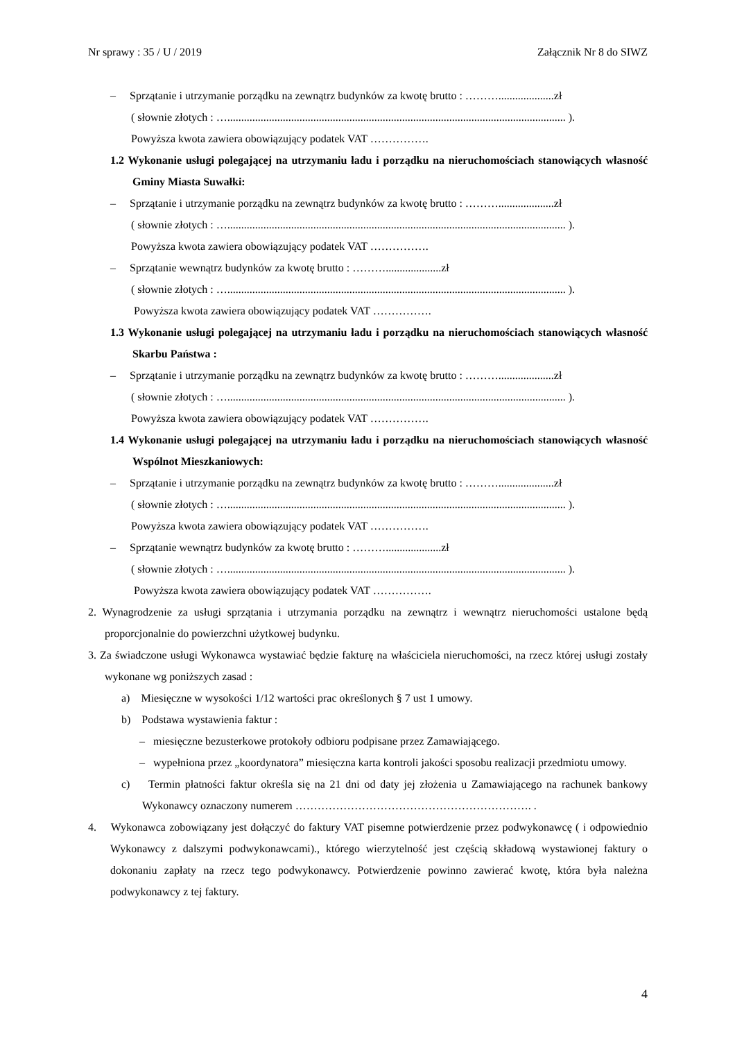Nr sprawy : 35 / U / 2019 Załącznik Nr 8 do SIWZ
– Sprzątanie i utrzymanie porządku na zewnątrz budynków za kwotę brutto : ………....................zł
( słownie złotych : ….......................................................................................................................... ).
Powyższa kwota zawiera obowiązujący podatek VAT …………….
1.2 Wykonanie usługi polegającej na utrzymaniu ładu i porządku na nieruchomościach stanowiących własność Gminy Miasta Suwałki:
– Sprzątanie i utrzymanie porządku na zewnątrz budynków za kwotę brutto : ………....................zł
( słownie złotych : ….......................................................................................................................... ).
Powyższa kwota zawiera obowiązujący podatek VAT …………….
– Sprzątanie wewnątrz budynków za kwotę brutto : ………....................zł
( słownie złotych : ….......................................................................................................................... ).
Powyższa kwota zawiera obowiązujący podatek VAT …………….
1.3 Wykonanie usługi polegającej na utrzymaniu ładu i porządku na nieruchomościach stanowiących własność Skarbu Państwa :
– Sprzątanie i utrzymanie porządku na zewnątrz budynków za kwotę brutto : ………....................zł
( słownie złotych : ….......................................................................................................................... ).
Powyższa kwota zawiera obowiązujący podatek VAT …………….
1.4 Wykonanie usługi polegającej na utrzymaniu ładu i porządku na nieruchomościach stanowiących własność Wspólnot Mieszkaniowych:
– Sprzątanie i utrzymanie porządku na zewnątrz budynków za kwotę brutto : ………....................zł
( słownie złotych : ….......................................................................................................................... ).
Powyższa kwota zawiera obowiązujący podatek VAT …………….
– Sprzątanie wewnątrz budynków za kwotę brutto : ………....................zł
( słownie złotych : ….......................................................................................................................... ).
Powyższa kwota zawiera obowiązujący podatek VAT …………….
2. Wynagrodzenie za usługi sprzątania i utrzymania porządku na zewnątrz i wewnątrz nieruchomości ustalone będą proporcjonalnie do powierzchni użytkowej budynku.
3. Za świadczone usługi Wykonawca wystawiać będzie fakturę na właściciela nieruchomości, na rzecz której usługi zostały wykonane wg poniższych zasad :
a) Miesięczne w wysokości 1/12 wartości prac określonych § 7 ust 1 umowy.
b) Podstawa wystawienia faktur :
– miesięczne bezusterkowe protokoły odbioru podpisane przez Zamawiającego.
– wypełniona przez „koordynatora” miesięczna karta kontroli jakości sposobu realizacji przedmiotu umowy.
c) Termin płatności faktur określa się na 21 dni od daty jej złożenia u Zamawiającego na rachunek bankowy Wykonawcy oznaczony numerem ………………………………………………………. .
4. Wykonawca zobowiązany jest dołączyć do faktury VAT pisemne potwierdzenie przez podwykonawcę ( i odpowiednio Wykonawcy z dalszymi podwykonawcami)., którego wierzytelność jest częścią składową wystawionej faktury o dokonaniu zapłaty na rzecz tego podwykonawcy. Potwierdzenie powinno zawierać kwotę, która była należna podwykonawcy z tej faktury.
4